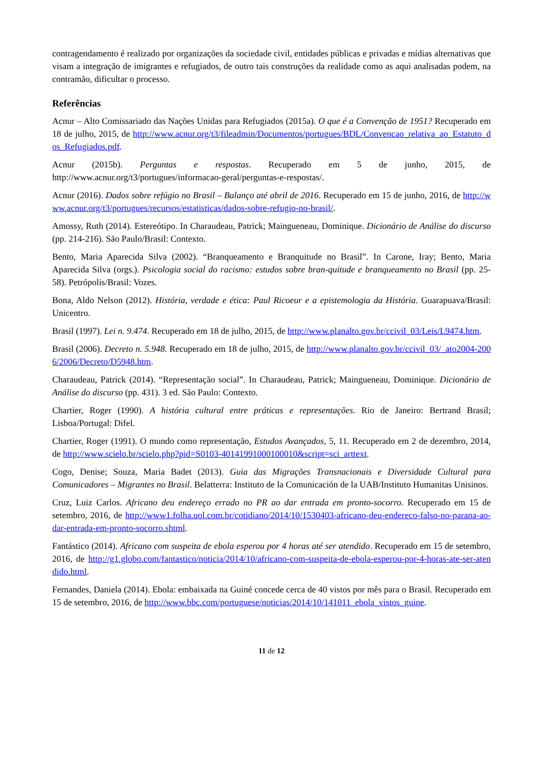contragendamento é realizado por organizações da sociedade civil, entidades públicas e privadas e mídias alternativas que visam a integração de imigrantes e refugiados, de outro tais construções da realidade como as aqui analisadas podem, na contramão, dificultar o processo.
Referências
Acnur – Alto Comissariado das Nações Unidas para Refugiados (2015a). O que é a Convenção de 1951? Recuperado em 18 de julho, 2015, de http://www.acnur.org/t3/fileadmin/Documentos/portugues/BDL/Convencao_relativa_ao_Estatuto_dos_Refugiados.pdf.
Acnur (2015b). Perguntas e respostas. Recuperado em 5 de junho, 2015, de http://www.acnur.org/t3/portugues/informacao-geral/perguntas-e-respostas/.
Acnur (2016). Dados sobre refúgio no Brasil – Balanço até abril de 2016. Recuperado em 15 de junho, 2016, de http://www.acnur.org/t3/portugues/recursos/estatisticas/dados-sobre-refugio-no-brasil/.
Amossy, Ruth (2014). Estereótipo. In Charaudeau, Patrick; Maingueneau, Dominique. Dicionário de Análise do discurso (pp. 214-216). São Paulo/Brasil: Contexto.
Bento, Maria Aparecida Silva (2002). “Branqueamento e Branquitude no Brasil”. In Carone, Iray; Bento, Maria Aparecida Silva (orgs.). Psicologia social do racismo: estudos sobre bran-quitude e branqueamento no Brasil (pp. 25-58). Petrópolis/Brasil: Vozes.
Bona, Aldo Nelson (2012). História, verdade e ética: Paul Ricoeur e a epistemologia da História. Guarapuava/Brasil: Unicentro.
Brasil (1997). Lei n. 9.474. Recuperado em 18 de julho, 2015, de http://www.planalto.gov.br/ccivil_03/Leis/L9474.htm.
Brasil (2006). Decreto n. 5.948. Recuperado em 18 de julho, 2015, de http://www.planalto.gov.br/ccivil_03/_ato2004-2006/2006/Decreto/D5948.htm.
Charaudeau, Patrick (2014). “Representação social”. In Charaudeau, Patrick; Maingueneau, Dominique. Dicionário de Análise do discurso (pp. 431). 3 ed. São Paulo: Contexto.
Chartier, Roger (1990). A história cultural entre práticas e representações. Rio de Janeiro: Bertrand Brasil; Lisboa/Portugal: Difel.
Chartier, Roger (1991). O mundo como representação, Estudos Avançados, 5, 11. Recuperado em 2 de dezembro, 2014, de http://www.scielo.br/scielo.php?pid=S0103-40141991000100010&script=sci_arttext.
Cogo, Denise; Souza, Maria Badet (2013). Guia das Migrações Transnacionais e Diversidade Cultural para Comunicadores – Migrantes no Brasil. Belatterra: Instituto de la Comunicación de la UAB/Instituto Humanitas Unisinos.
Cruz, Luiz Carlos. Africano deu endereço errado no PR ao dar entrada em pronto-socorro. Recuperado em 15 de setembro, 2016, de http://www1.folha.uol.com.br/cotidiano/2014/10/1530403-africano-deu-endereco-falso-no-parana-ao-dar-entrada-em-pronto-socorro.shtml.
Fantástico (2014). Africano com suspeita de ebola esperou por 4 horas até ser atendido. Recuperado em 15 de setembro, 2016, de http://g1.globo.com/fantastico/noticia/2014/10/africano-com-suspeita-de-ebola-esperou-por-4-horas-ate-ser-atendido.html.
Fernandes, Daniela (2014). Ebola: embaixada na Guiné concede cerca de 40 vistos por mês para o Brasil. Recuperado em 15 de setembro, 2016, de http://www.bbc.com/portuguese/noticias/2014/10/141011_ebola_vistos_guine.
11 de 12